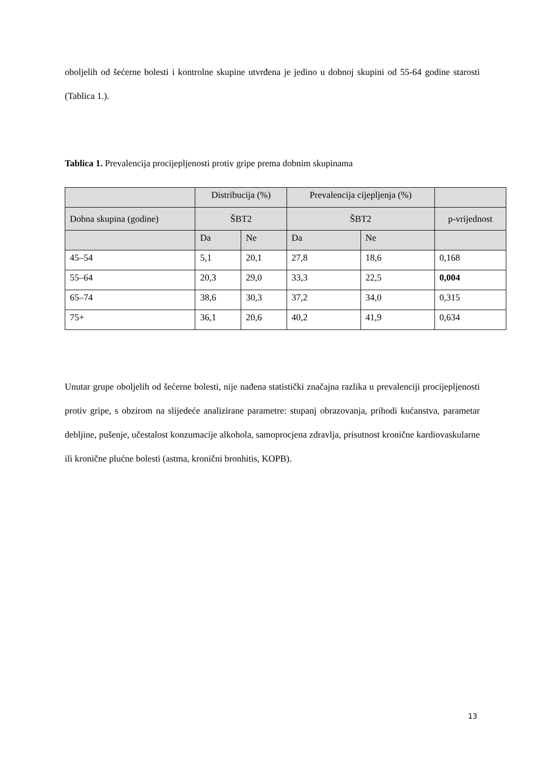oboljelih od šećerne bolesti i kontrolne skupine utvrđena je jedino u dobnoj skupini od 55-64 godine starosti (Tablica 1.).
Tablica 1. Prevalencija procijepljenosti protiv gripe prema dobnim skupinama
| | Distribucija (%) | | Prevalencija cijepljenja (%) | | |
| Dobna skupina (godine) | ŠBT2 | | ŠBT2 | | p-vrijednost |
| | Da | Ne | Da | Ne | |
| 45–54 | 5,1 | 20,1 | 27,8 | 18,6 | 0,168 |
| 55–64 | 20,3 | 29,0 | 33,3 | 22,5 | 0,004 |
| 65–74 | 38,6 | 30,3 | 37,2 | 34,0 | 0,315 |
| 75+ | 36,1 | 20,6 | 40,2 | 41,9 | 0,634 |
Unutar grupe oboljelih od šećerne bolesti, nije nađena statistički značajna razlika u prevalenciji procijepljenosti protiv gripe, s obzirom na slijedeće analizirane parametre: stupanj obrazovanja, prihodi kućanstva, parametar debljine, pušenje, učestalost konzumacije alkohola, samoprocjena zdravlja, prisutnost kronične kardiovaskularne ili kronične plućne bolesti (astma, kronični bronhitis, KOPB).
13